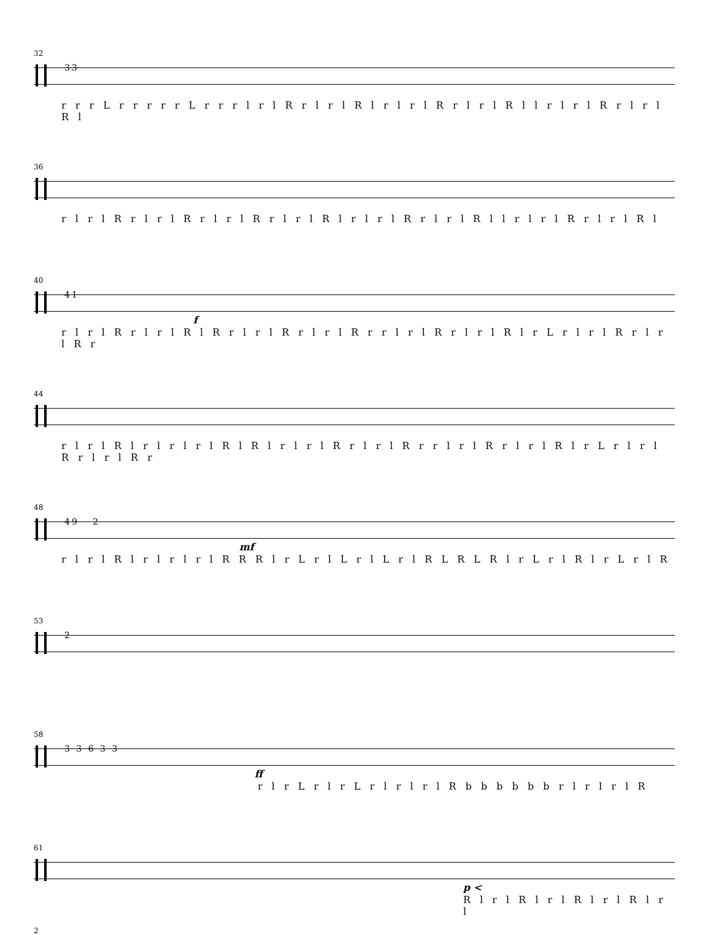32
33
r r r L r r r r r L r r r l r l R r l r l R l r l r l R r l r l R l l r l r l R r l r l R l
36
r l r l R r l r l R r l r l R r l r l R l r l r l R r l r l R l l r l r l R r l r l R l
40
41
f
r l r l R r l r l R l R r l r l R r l r l R r r l r l R r l r l R l r L r l r l R r l r l R r
44
r l r l R l r l r l r l R l R l r l r l R r l r l R r r l r l R r l r l R l r L r l r l R r l r l R r
48
49 2
mf
r l r l R l r l r l r l R R R l r L r l L r l L r l R L R L R l r L r l R l r L r l R
53
2
58
3 3 6 3 3
ff
r l r L r l r L r l r l r l R b b b b b b r l r l r l R
61
p <
R l r l R l r l R l r l R l r l
2